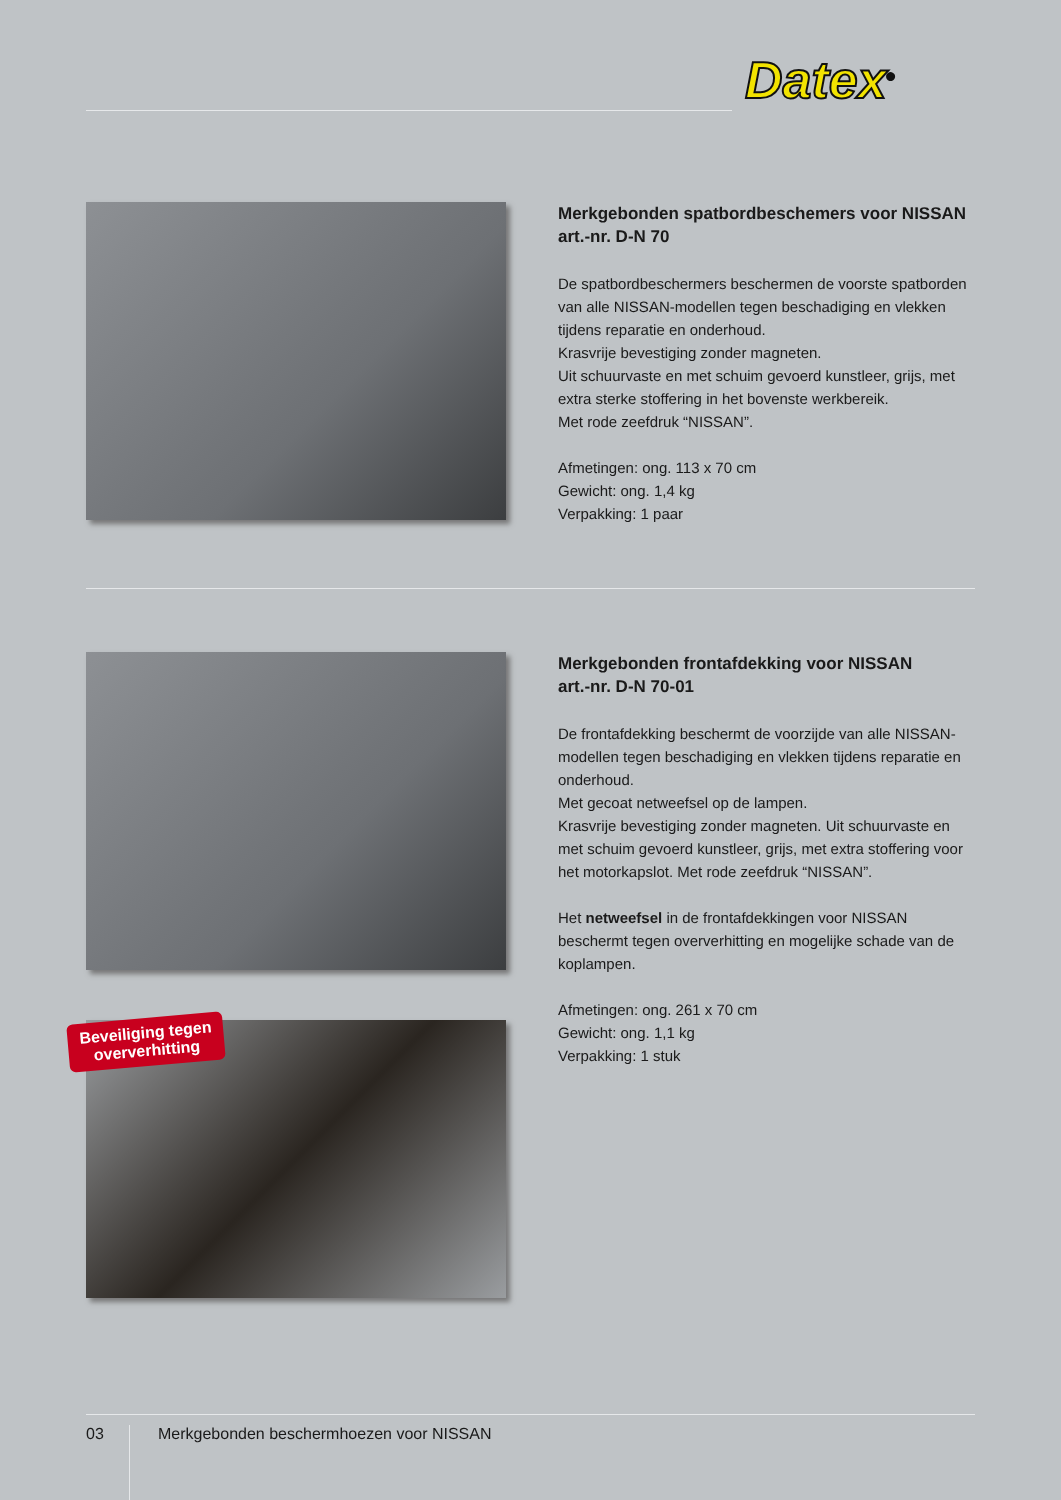Datex<sup>®</sup>
Merkgebonden spatbordbeschemers voor NISSAN
art.-nr. D-N 70
De spatbordbeschermers beschermen de voorste spatborden van alle NISSAN-modellen tegen beschadiging en vlekken tijdens reparatie en onderhoud.
Krasvrije bevestiging zonder magneten.
Uit schuurvaste en met schuim gevoerd kunstleer, grijs, met extra sterke stoffering in het bovenste werkbereik.
Met rode zeefdruk “NISSAN”.
Afmetingen: ong. 113 x 70 cm
Gewicht: ong. 1,4 kg
Verpakking: 1 paar
Merkgebonden frontafdekking voor NISSAN
art.-nr. D-N 70-01
De frontafdekking beschermt de voorzijde van alle NISSAN-modellen tegen beschadiging en vlekken tijdens reparatie en onderhoud.
Met gecoat netweefsel op de lampen.
Krasvrije bevestiging zonder magneten. Uit schuurvaste en met schuim gevoerd kunstleer, grijs, met extra stoffering voor het motorkapslot. Met rode zeefdruk “NISSAN”.
Het netweefsel in de frontafdekkingen voor NISSAN beschermt tegen oververhitting en mogelijke schade van de koplampen.
Afmetingen: ong. 261 x 70 cm
Gewicht: ong. 1,1 kg
Verpakking: 1 stuk
Beveiliging tegen
oververhitting
03 Merkgebonden beschermhoezen voor NISSAN